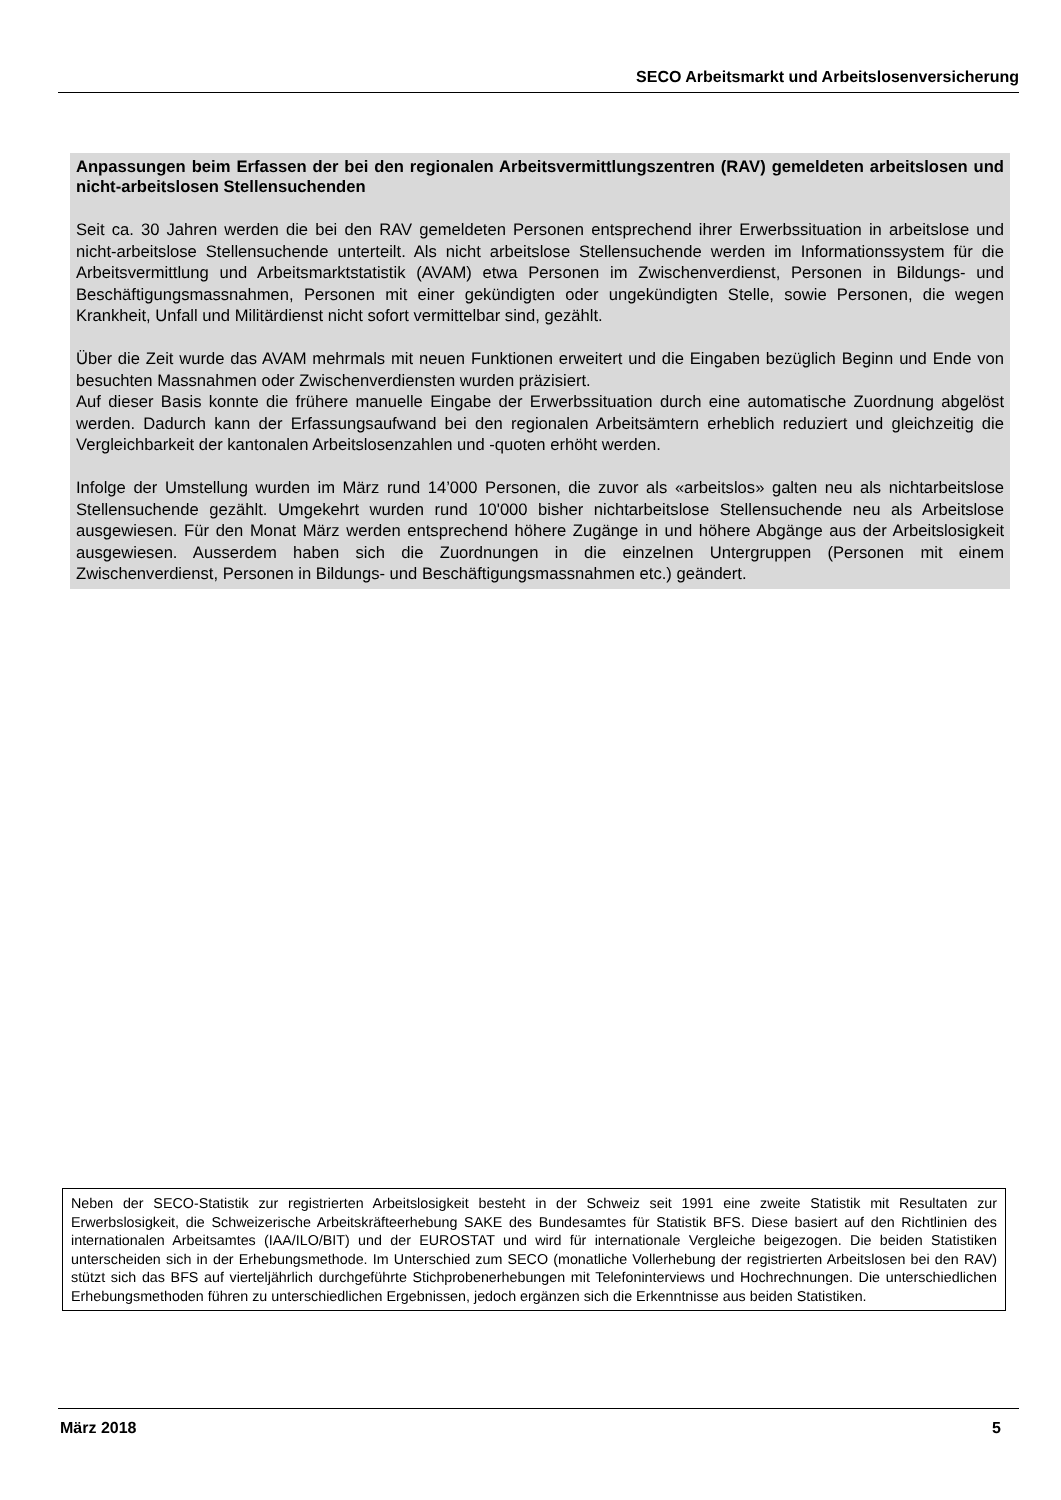SECO Arbeitsmarkt und Arbeitslosenversicherung
Anpassungen beim Erfassen der bei den regionalen Arbeitsvermittlungszentren (RAV) gemeldeten arbeitslosen und nicht-arbeitslosen Stellensuchenden
Seit ca. 30 Jahren werden die bei den RAV gemeldeten Personen entsprechend ihrer Erwerbssituation in arbeitslose und nicht-arbeitslose Stellensuchende unterteilt. Als nicht arbeitslose Stellensuchende werden im Informationssystem für die Arbeitsvermittlung und Arbeitsmarktstatistik (AVAM) etwa Personen im Zwischenverdienst, Personen in Bildungs- und Beschäftigungsmassnahmen, Personen mit einer gekündigten oder ungekündigten Stelle, sowie Personen, die wegen Krankheit, Unfall und Militärdienst nicht sofort vermittelbar sind, gezählt.
Über die Zeit wurde das AVAM mehrmals mit neuen Funktionen erweitert und die Eingaben bezüglich Beginn und Ende von besuchten Massnahmen oder Zwischenverdiensten wurden präzisiert.
Auf dieser Basis konnte die frühere manuelle Eingabe der Erwerbssituation durch eine automatische Zuordnung abgelöst werden. Dadurch kann der Erfassungsaufwand bei den regionalen Arbeitsämtern erheblich reduziert und gleichzeitig die Vergleichbarkeit der kantonalen Arbeitslosenzahlen und -quoten erhöht werden.
Infolge der Umstellung wurden im März rund 14’000 Personen, die zuvor als «arbeitslos» galten neu als nichtarbeitslose Stellensuchende gezählt. Umgekehrt wurden rund 10'000 bisher nichtarbeitslose Stellensuchende neu als Arbeitslose ausgewiesen. Für den Monat März werden entsprechend höhere Zugänge in und höhere Abgänge aus der Arbeitslosigkeit ausgewiesen. Ausserdem haben sich die Zuordnungen in die einzelnen Untergruppen (Personen mit einem Zwischenverdienst, Personen in Bildungs- und Beschäftigungsmassnahmen etc.) geändert.
Neben der SECO-Statistik zur registrierten Arbeitslosigkeit besteht in der Schweiz seit 1991 eine zweite Statistik mit Resultaten zur Erwerbslosigkeit, die Schweizerische Arbeitskräfteerhebung SAKE des Bundesamtes für Statistik BFS. Diese basiert auf den Richtlinien des internationalen Arbeitsamtes (IAA/ILO/BIT) und der EUROSTAT und wird für internationale Vergleiche beigezogen. Die beiden Statistiken unterscheiden sich in der Erhebungsmethode. Im Unterschied zum SECO (monatliche Vollerhebung der registrierten Arbeitslosen bei den RAV) stützt sich das BFS auf vierteljährlich durchgeführte Stichprobenerhebungen mit Telefoninterviews und Hochrechnungen. Die unterschiedlichen Erhebungsmethoden führen zu unterschiedlichen Ergebnissen, jedoch ergänzen sich die Erkenntnisse aus beiden Statistiken.
März 2018 5